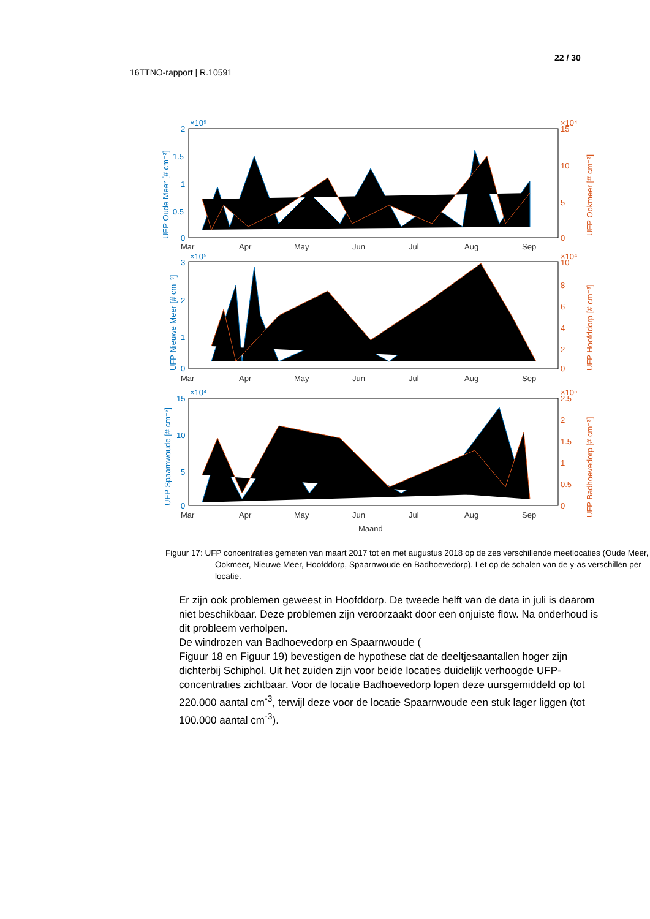22 / 30
16TTNO-rapport | R.10591
2
1.5
1
0.5
0
×10⁵
3
2
1
0
×10⁵
15
10
5
0
×10⁴
UFP Oude Meer [# cm⁻³]
UFP Nieuwe Meer [# cm⁻³]
UFP Spaarnwoude [# cm⁻³]
15
10
5
0
×10⁴
10
8
6
4
2
0
×10⁴
2.5
2
1.5
1
0.5
0
×10⁵
UFP Ookmeer [# cm⁻³]
UFP Hoofddorp [# cm⁻³]
UFP Badhoevedorp [# cm⁻³]
Mar
Apr
May
Jun
Jul
Aug
Sep
Mar
Apr
May
Jun
Jul
Aug
Sep
Mar
Apr
May
Jun
Jul
Aug
Sep
Maand
Figuur 17: UFP concentraties gemeten van maart 2017 tot en met augustus 2018 op de zes verschillende meetlocaties (Oude Meer, Ookmeer, Nieuwe Meer, Hoofddorp, Spaarnwoude en Badhoevedorp). Let op de schalen van de y-as verschillen per locatie.
Er zijn ook problemen geweest in Hoofddorp. De tweede helft van de data in juli is daarom niet beschikbaar. Deze problemen zijn veroorzaakt door een onjuiste flow. Na onderhoud is dit probleem verholpen.
De windrozen van Badhoevedorp en Spaarnwoude (
Figuur 18 en Figuur 19) bevestigen de hypothese dat de deeltjesaantallen hoger zijn dichterbij Schiphol. Uit het zuiden zijn voor beide locaties duidelijk verhoogde UFP-concentraties zichtbaar. Voor de locatie Badhoevedorp lopen deze uursgemiddeld op tot
220.000 aantal cm<sup>-3</sup>, terwijl deze voor de locatie Spaarnwoude een stuk lager liggen (tot 100.000 aantal cm<sup>-3</sup>).